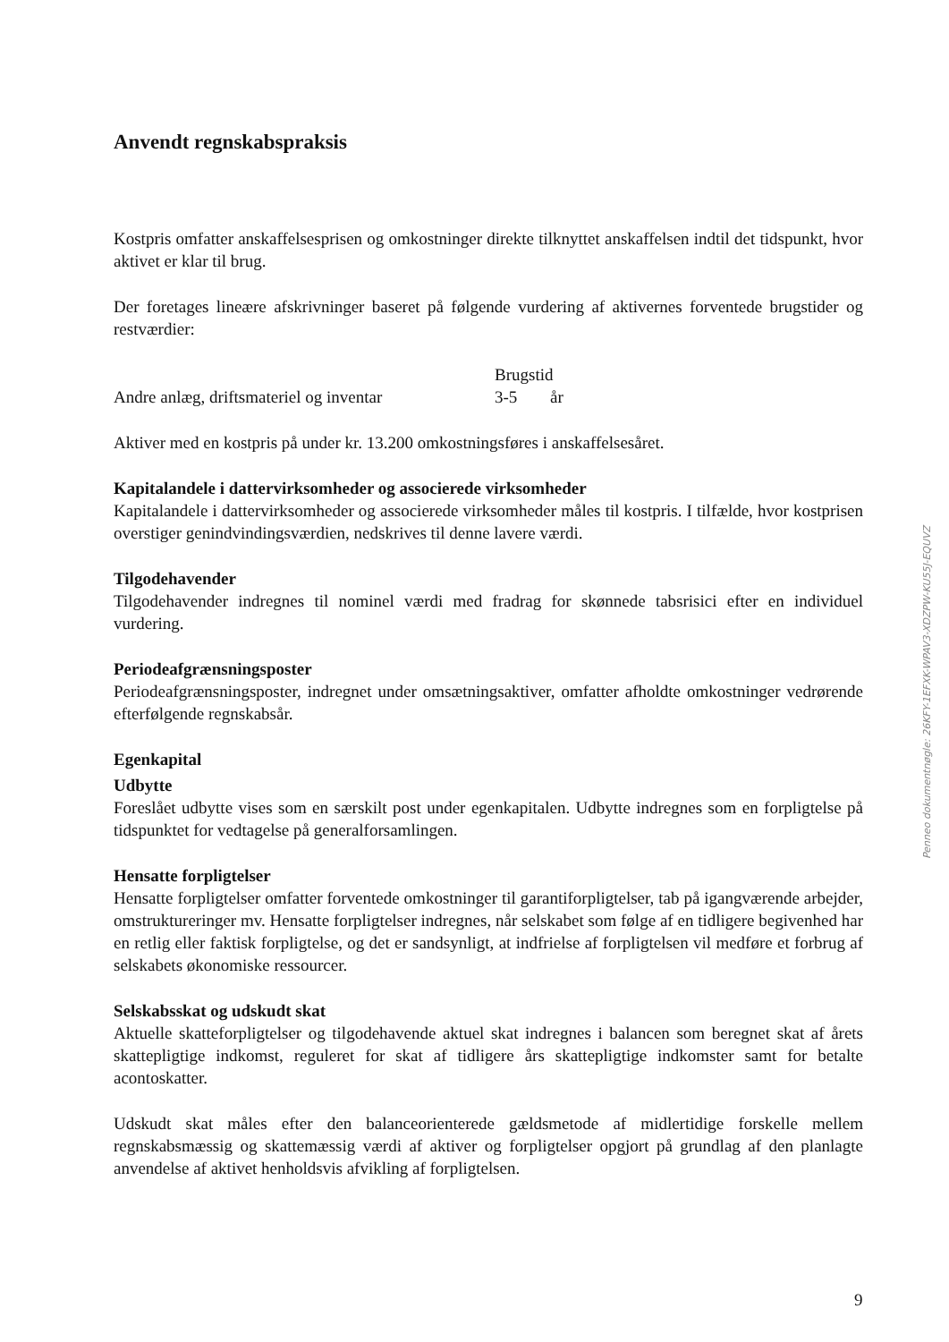Anvendt regnskabspraksis
Kostpris omfatter anskaffelsesprisen og omkostninger direkte tilknyttet anskaffelsen indtil det tidspunkt, hvor aktivet er klar til brug.
Der foretages lineære afskrivninger baseret på følgende vurdering af aktivernes forventede brugstider og restværdier:
| | Brugstid | |
| Andre anlæg, driftsmateriel og inventar | 3-5 | år |
Aktiver med en kostpris på under kr. 13.200 omkostningsføres i anskaffelsesåret.
Kapitalandele i dattervirksomheder og associerede virksomheder
Kapitalandele i dattervirksomheder og associerede virksomheder måles til kostpris. I tilfælde, hvor kostprisen overstiger genindvindingsværdien, nedskrives til denne lavere værdi.
Tilgodehavender
Tilgodehavender indregnes til nominel værdi med fradrag for skønnede tabsrisici efter en individuel vurdering.
Periodeafgrænsningsposter
Periodeafgrænsningsposter, indregnet under omsætningsaktiver, omfatter afholdte omkostninger vedrørende efterfølgende regnskabsår.
Egenkapital
Udbytte
Foreslået udbytte vises som en særskilt post under egenkapitalen. Udbytte indregnes som en forpligtelse på tidspunktet for vedtagelse på generalforsamlingen.
Hensatte forpligtelser
Hensatte forpligtelser omfatter forventede omkostninger til garantiforpligtelser, tab på igangværende arbejder, omstruktureringer mv. Hensatte forpligtelser indregnes, når selskabet som følge af en tidligere begivenhed har en retlig eller faktisk forpligtelse, og det er sandsynligt, at indfrielse af forpligtelsen vil medføre et forbrug af selskabets økonomiske ressourcer.
Selskabsskat og udskudt skat
Aktuelle skatteforpligtelser og tilgodehavende aktuel skat indregnes i balancen som beregnet skat af årets skattepligtige indkomst, reguleret for skat af tidligere års skattepligtige indkomster samt for betalte acontoskatter.
Udskudt skat måles efter den balanceorienterede gældsmetode af midlertidige forskelle mellem regnskabsmæssig og skattemæssig værdi af aktiver og forpligtelser opgjort på grundlag af den planlagte anvendelse af aktivet henholdsvis afvikling af forpligtelsen.
Penneo dokumentnøgle: 26KFY-1EFXK-WPAV3-XDZPW-KU55J-EQUVZ
9